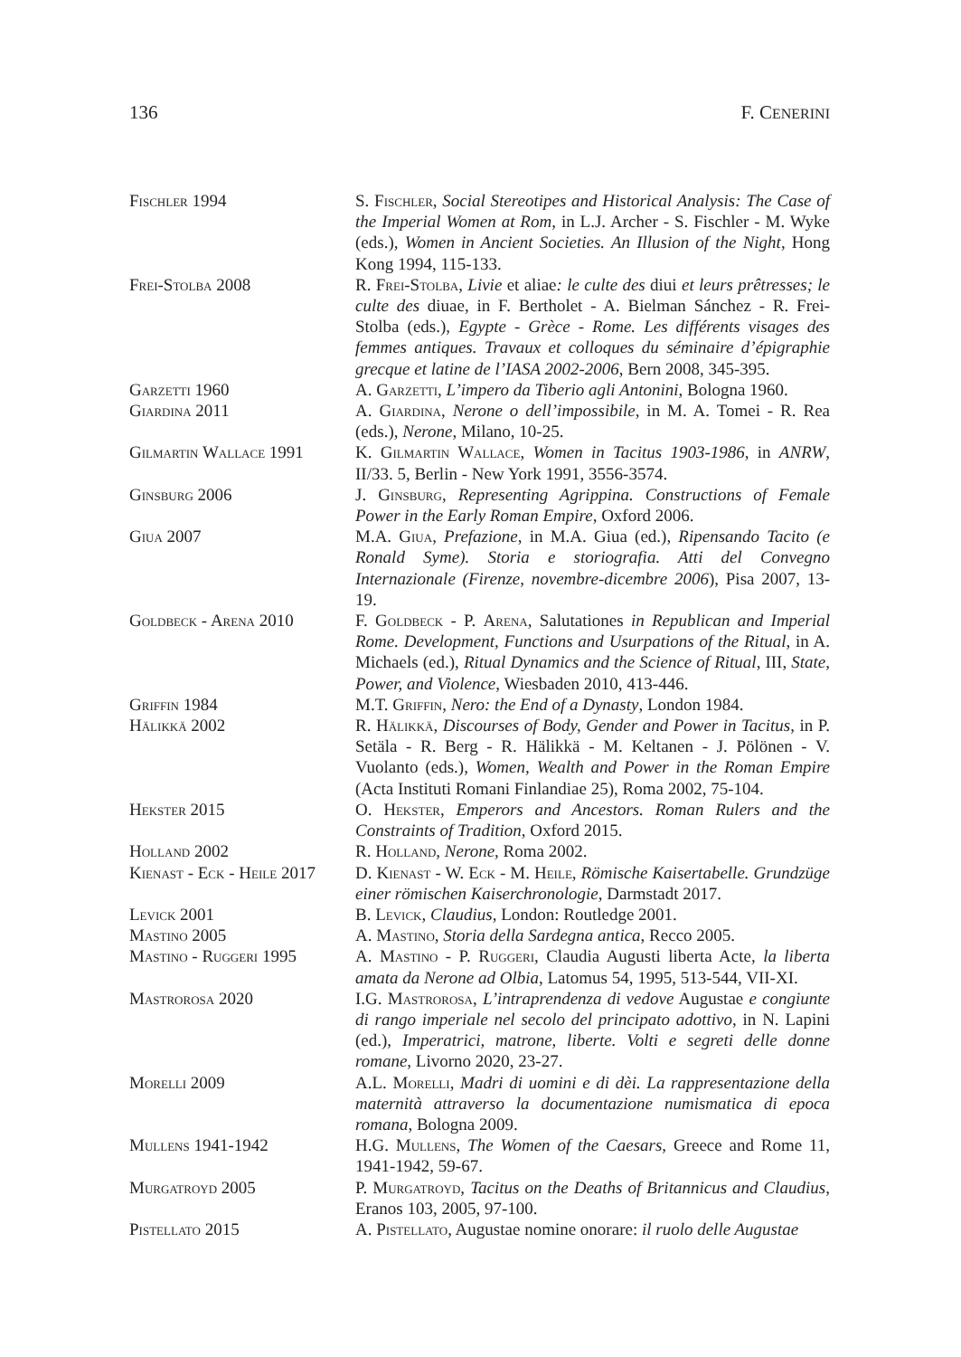136 F. CENERINI
Fischler 1994 S. Fischler, Social Stereotipes and Historical Analysis: The Case of the Imperial Women at Rom, in L.J. Archer - S. Fischler - M. Wyke (eds.), Women in Ancient Societies. An Illusion of the Night, Hong Kong 1994, 115-133.
Frei-Stolba 2008 R. Frei-Stolba, Livie et aliae: le culte des diui et leurs prêtresses; le culte des diuae, in F. Bertholet - A. Bielman Sánchez - R. Frei-Stolba (eds.), Egypte - Grèce - Rome. Les différents visages des femmes antiques. Travaux et colloques du séminaire d’épigraphie grecque et latine de l’IASA 2002-2006, Bern 2008, 345-395.
Garzetti 1960 A. Garzetti, L’impero da Tiberio agli Antonini, Bologna 1960.
Giardina 2011 A. Giardina, Nerone o dell’impossibile, in M. A. Tomei - R. Rea (eds.), Nerone, Milano, 10-25.
Gilmartin Wallace 1991
K. Gilmartin Wallace, Women in Tacitus 1903-1986, in ANRW, II/33. 5, Berlin - New York 1991, 3556-3574.
Ginsburg 2006 J. Ginsburg, Representing Agrippina. Constructions of Female Power in the Early Roman Empire, Oxford 2006.
Giua 2007 M.A. Giua, Prefazione, in M.A. Giua (ed.), Ripensando Tacito (e Ronald Syme). Storia e storiografia. Atti del Convegno Internazionale (Firenze, novembre-dicembre 2006), Pisa 2007, 13-19.
Goldbeck - Arena 2010 F. Goldbeck - P. Arena, Salutationes in Republican and Imperial Rome. Development, Functions and Usurpations of the Ritual, in A. Michaels (ed.), Ritual Dynamics and the Science of Ritual, III, State, Power, and Violence, Wiesbaden 2010, 413-446.
Griffin 1984 M.T. Griffin, Nero: the End of a Dynasty, London 1984.
Hälikkä 2002 R. Hälikkä, Discourses of Body, Gender and Power in Tacitus, in P. Setäla - R. Berg - R. Hälikkä - M. Keltanen - J. Pölönen - V. Vuolanto (eds.), Women, Wealth and Power in the Roman Empire (Acta Instituti Romani Finlandiae 25), Roma 2002, 75-104.
Hekster 2015 O. Hekster, Emperors and Ancestors. Roman Rulers and the Constraints of Tradition, Oxford 2015.
Holland 2002 R. Holland, Nerone, Roma 2002.
Kienast - Eck - Heile 2017
D. Kienast - W. Eck - M. Heile, Römische Kaisertabelle. Grundzüge einer römischen Kaiserchronologie, Darmstadt 2017.
Levick 2001 B. Levick, Claudius, London: Routledge 2001.
Mastino 2005 A. Mastino, Storia della Sardegna antica, Recco 2005.
Mastino - Ruggeri 1995
A. Mastino - P. Ruggeri, Claudia Augusti liberta Acte, la liberta amata da Nerone ad Olbia, Latomus 54, 1995, 513-544, VII-XI.
Mastrorosa 2020 I.G. Mastrorosa, L’intraprendenza di vedove Augustae e congiunte di rango imperiale nel secolo del principato adottivo, in N. Lapini (ed.), Imperatrici, matrone, liberte. Volti e segreti delle donne romane, Livorno 2020, 23-27.
Morelli 2009 A.L. Morelli, Madri di uomini e di dèi. La rappresentazione della maternità attraverso la documentazione numismatica di epoca romana, Bologna 2009.
Mullens 1941-1942 H.G. Mullens, The Women of the Caesars, Greece and Rome 11, 1941-1942, 59-67.
Murgatroyd 2005 P. Murgatroyd, Tacitus on the Deaths of Britannicus and Claudius, Eranos 103, 2005, 97-100.
Pistellato 2015 A. Pistellato, Augustae nomine onorare: il ruolo delle Augustae